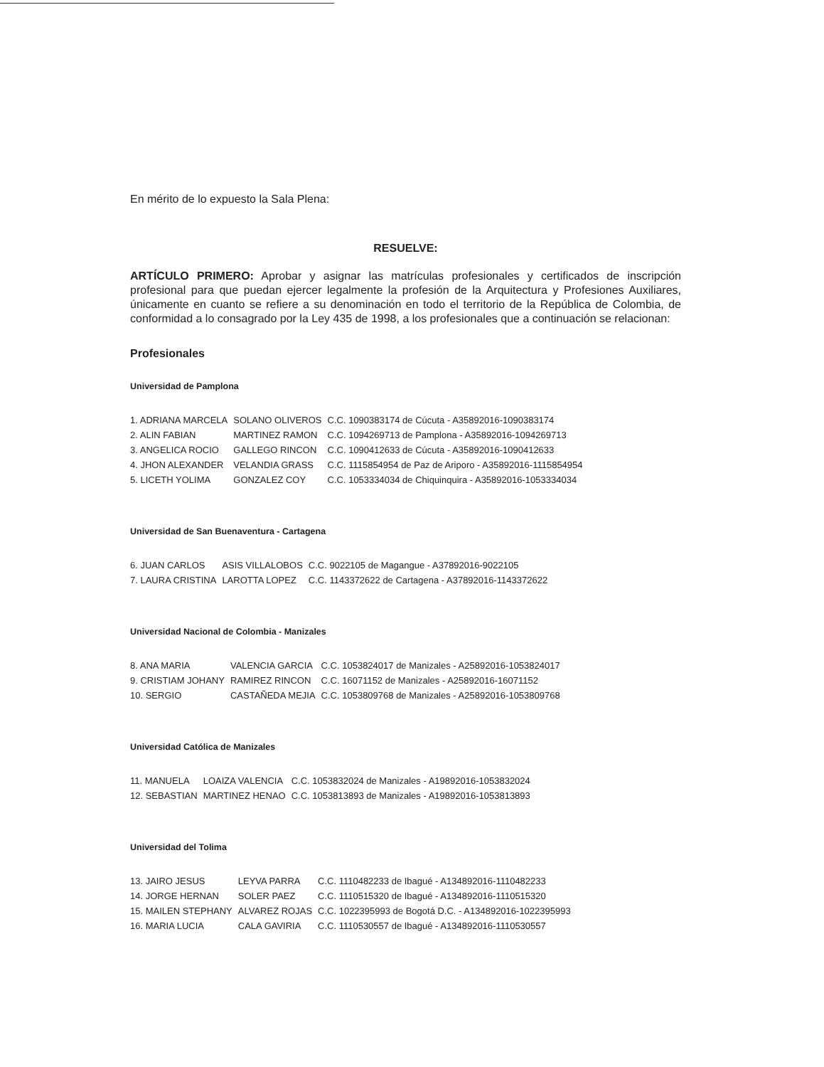En mérito de lo expuesto la Sala Plena:
RESUELVE:
ARTÍCULO PRIMERO: Aprobar y asignar las matrículas profesionales y certificados de inscripción profesional para que puedan ejercer legalmente la profesión de la Arquitectura y Profesiones Auxiliares, únicamente en cuanto se refiere a su denominación en todo el territorio de la República de Colombia, de conformidad a lo consagrado por la Ley 435 de 1998, a los profesionales que a continuación se relacionan:
Profesionales
Universidad de Pamplona
| 1. ADRIANA MARCELA | SOLANO OLIVEROS | C.C. 1090383174 de Cúcuta - A35892016-1090383174 |
| 2. ALIN FABIAN | MARTINEZ RAMON | C.C. 1094269713 de Pamplona - A35892016-1094269713 |
| 3. ANGELICA ROCIO | GALLEGO RINCON | C.C. 1090412633 de Cúcuta - A35892016-1090412633 |
| 4. JHON ALEXANDER | VELANDIA GRASS | C.C. 1115854954 de Paz de Ariporo - A35892016-1115854954 |
| 5. LICETH YOLIMA | GONZALEZ COY | C.C. 1053334034 de Chiquinquira - A35892016-1053334034 |
Universidad de San Buenaventura - Cartagena
| 6. JUAN CARLOS | ASIS VILLALOBOS | C.C. 9022105 de Magangue - A37892016-9022105 |
| 7. LAURA CRISTINA | LAROTTA LOPEZ | C.C. 1143372622 de Cartagena - A37892016-1143372622 |
Universidad Nacional de Colombia - Manizales
| 8. ANA MARIA | VALENCIA GARCIA | C.C. 1053824017 de Manizales - A25892016-1053824017 |
| 9. CRISTIAM JOHANY | RAMIREZ RINCON | C.C. 16071152 de Manizales - A25892016-16071152 |
| 10. SERGIO | CASTAÑEDA MEJIA | C.C. 1053809768 de Manizales - A25892016-1053809768 |
Universidad Católica de Manizales
| 11. MANUELA | LOAIZA VALENCIA | C.C. 1053832024 de Manizales - A19892016-1053832024 |
| 12. SEBASTIAN | MARTINEZ HENAO | C.C. 1053813893 de Manizales - A19892016-1053813893 |
Universidad del Tolima
| 13. JAIRO JESUS | LEYVA PARRA | C.C. 1110482233 de Ibagué - A134892016-1110482233 |
| 14. JORGE HERNAN | SOLER PAEZ | C.C. 1110515320 de Ibagué - A134892016-1110515320 |
| 15. MAILEN STEPHANY | ALVAREZ ROJAS | C.C. 1022395993 de Bogotá D.C. - A134892016-1022395993 |
| 16. MARIA LUCIA | CALA GAVIRIA | C.C. 1110530557 de Ibagué - A134892016-1110530557 |